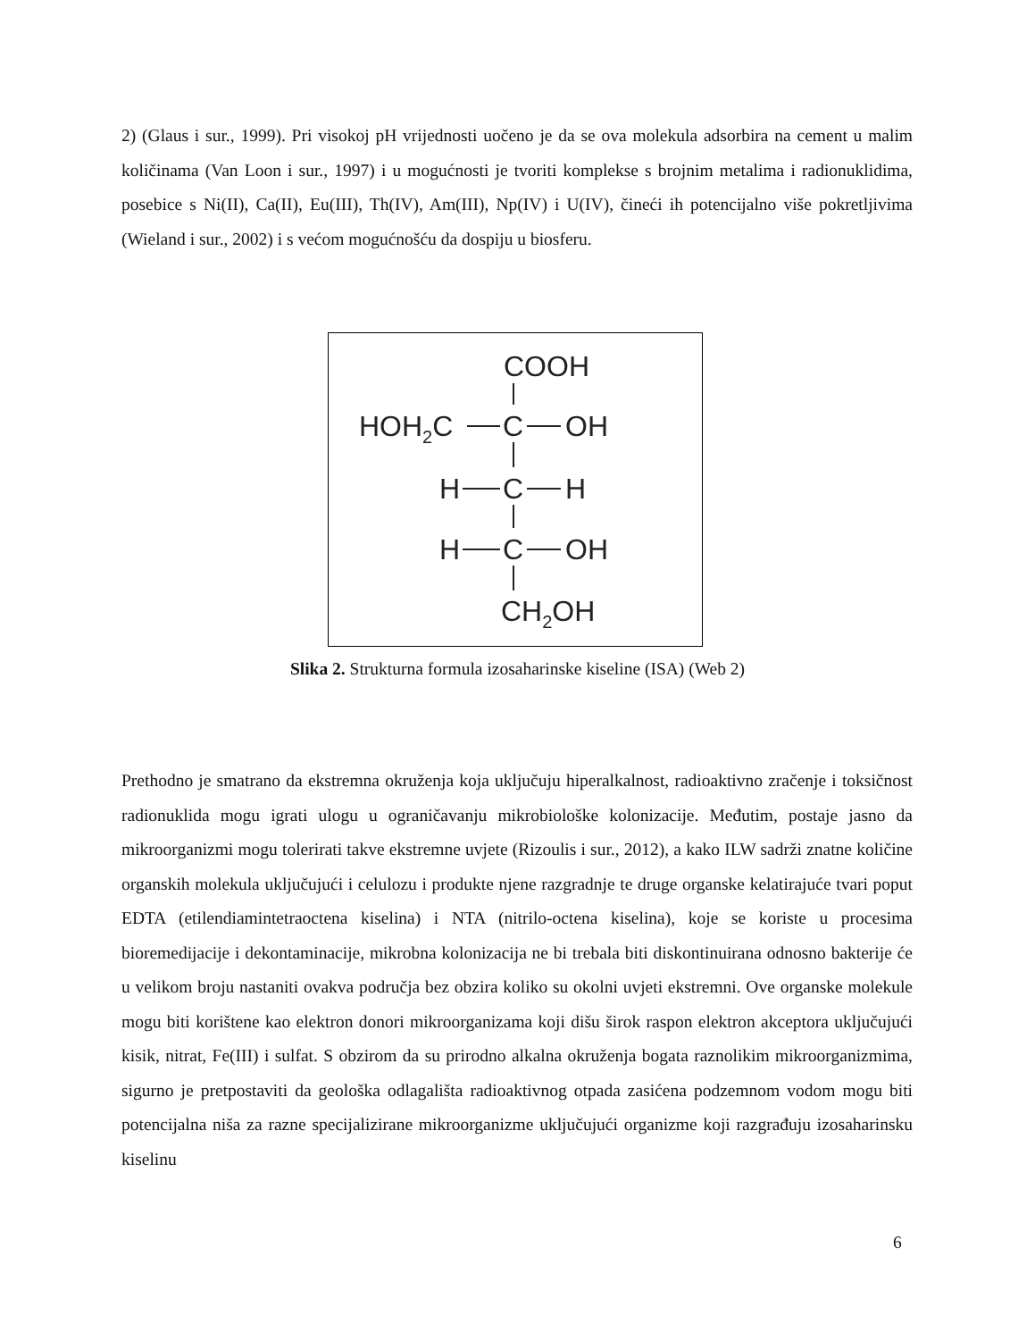2) (Glaus i sur., 1999). Pri visokoj pH vrijednosti uočeno je da se ova molekula adsorbira na cement u malim količinama (Van Loon i sur., 1997) i u mogućnosti je tvoriti komplekse s brojnim metalima i radionuklidima, posebice s Ni(II), Ca(II), Eu(III), Th(IV), Am(III), Np(IV) i U(IV), čineći ih potencijalno više pokretljivima (Wieland i sur., 2002) i s većom mogućnošću da dospiju u biosferu.
COOH
HOH2C
C
OH
H
C
H
H
C
OH
CH2OH
Slika 2. Strukturna formula izosaharinske kiseline (ISA) (Web 2)
Prethodno je smatrano da ekstremna okruženja koja uključuju hiperalkalnost, radioaktivno zračenje i toksičnost radionuklida mogu igrati ulogu u ograničavanju mikrobiološke kolonizacije. Međutim, postaje jasno da mikroorganizmi mogu tolerirati takve ekstremne uvjete (Rizoulis i sur., 2012), a kako ILW sadrži znatne količine organskih molekula uključujući i celulozu i produkte njene razgradnje te druge organske kelatirajuće tvari poput EDTA (etilendiamintetraoctena kiselina) i NTA (nitrilo-octena kiselina), koje se koriste u procesima bioremedijacije i dekontaminacije, mikrobna kolonizacija ne bi trebala biti diskontinuirana odnosno bakterije će u velikom broju nastaniti ovakva područja bez obzira koliko su okolni uvjeti ekstremni. Ove organske molekule mogu biti korištene kao elektron donori mikroorganizama koji dišu širok raspon elektron akceptora uključujući kisik, nitrat, Fe(III) i sulfat. S obzirom da su prirodno alkalna okruženja bogata raznolikim mikroorganizmima, sigurno je pretpostaviti da geološka odlagališta radioaktivnog otpada zasićena podzemnom vodom mogu biti potencijalna niša za razne specijalizirane mikroorganizme uključujući organizme koji razgrađuju izosaharinsku kiselinu
6